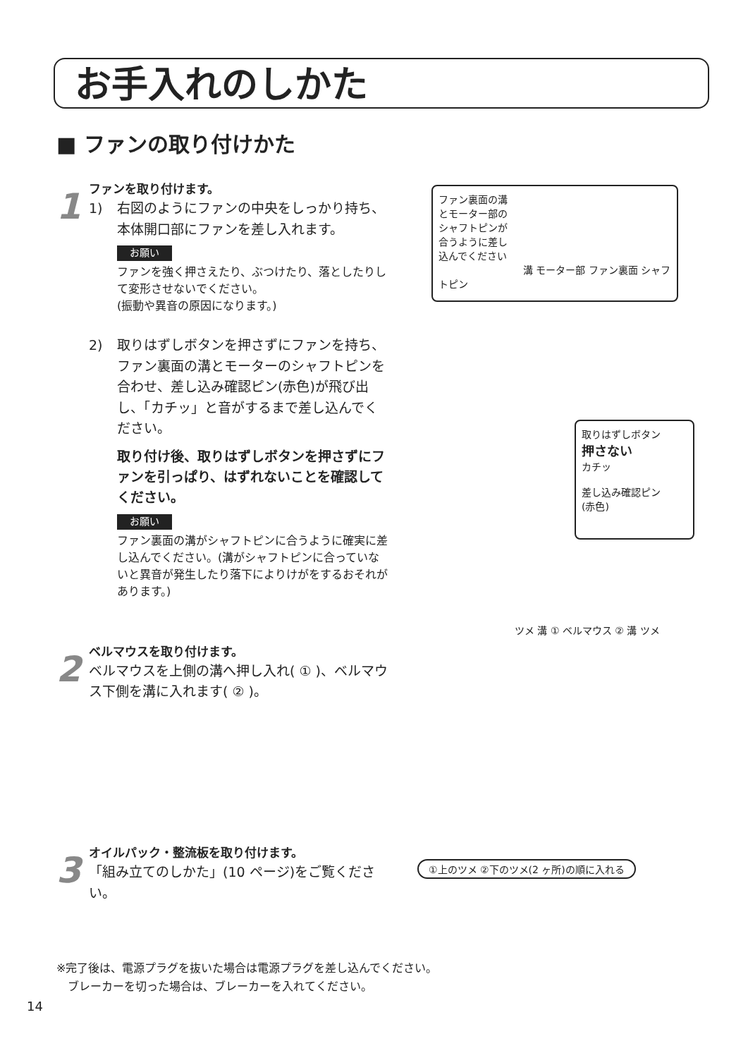お手入れのしかた
■ ファンの取り付けかた
1
ファンを取り付けます。
1) 右図のようにファンの中央をしっかり持ち、本体開口部にファンを差し入れます。
お願い
ファンを強く押さえたり、ぶつけたり、落としたりして変形させないでください。
(振動や異音の原因になります。)
2) 取りはずしボタンを押さずにファンを持ち、ファン裏面の溝とモーターのシャフトピンを合わせ、差し込み確認ピン(赤色)が飛び出し、「カチッ」と音がするまで差し込んでください。
取り付け後、取りはずしボタンを押さずにファンを引っぱり、はずれないことを確認してください。
お願い
ファン裏面の溝がシャフトピンに合うように確実に差し込んでください。(溝がシャフトピンに合っていないと異音が発生したり落下によりけがをするおそれがあります。)
2
ベルマウスを取り付けます。
ベルマウスを上側の溝へ押し入れ( ① )、ベルマウス下側を溝に入れます( ② )。
3
オイルパック・整流板を取り付けます。
「組み立てのしかた」(10 ページ)をご覧ください。
ファン裏面の溝
とモーター部の
シャフトピンが
合うように差し
込んでください
溝 モーター部 ファン裏面 シャフトピン
取りはずしボタン
押さない
カチッ
差し込み確認ピン
(赤色)
ツメ 溝 ① ベルマウス ② 溝 ツメ
①上のツメ ②下のツメ(2 ヶ所)の順に入れる
※完了後は、電源プラグを抜いた場合は電源プラグを差し込んでください。
　ブレーカーを切った場合は、ブレーカーを入れてください。
14